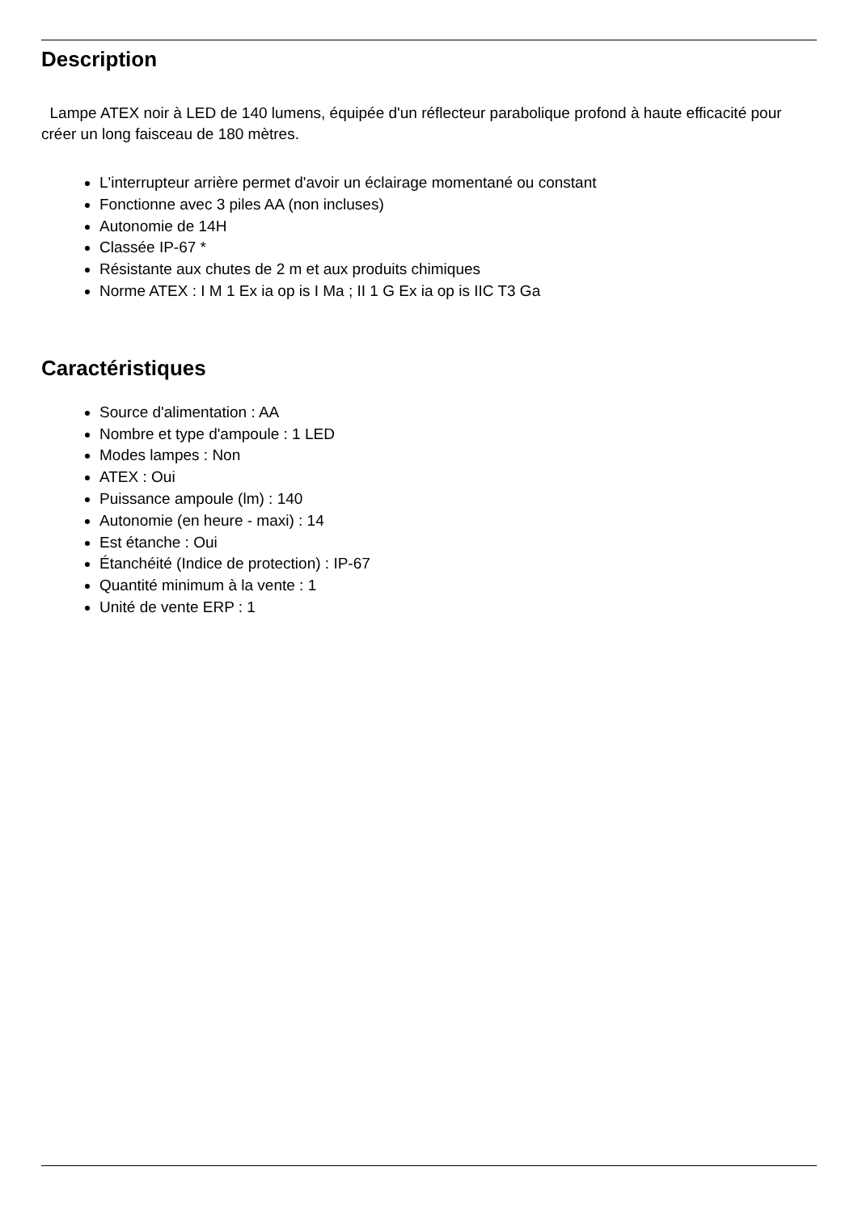Description
Lampe ATEX noir à LED de 140 lumens, équipée d'un réflecteur parabolique profond à haute efficacité pour créer un long faisceau de 180 mètres.
L'interrupteur arrière permet d'avoir un éclairage momentané ou constant
Fonctionne avec 3 piles AA (non incluses)
Autonomie de 14H
Classée IP-67 *
Résistante aux chutes de 2 m et aux produits chimiques
Norme ATEX : I M 1 Ex ia op is I Ma ; II 1 G Ex ia op is IIC T3 Ga
Caractéristiques
Source d'alimentation : AA
Nombre et type d'ampoule : 1 LED
Modes lampes : Non
ATEX : Oui
Puissance ampoule (lm) : 140
Autonomie (en heure - maxi) : 14
Est étanche : Oui
Étanchéité (Indice de protection) : IP-67
Quantité minimum à la vente : 1
Unité de vente ERP : 1